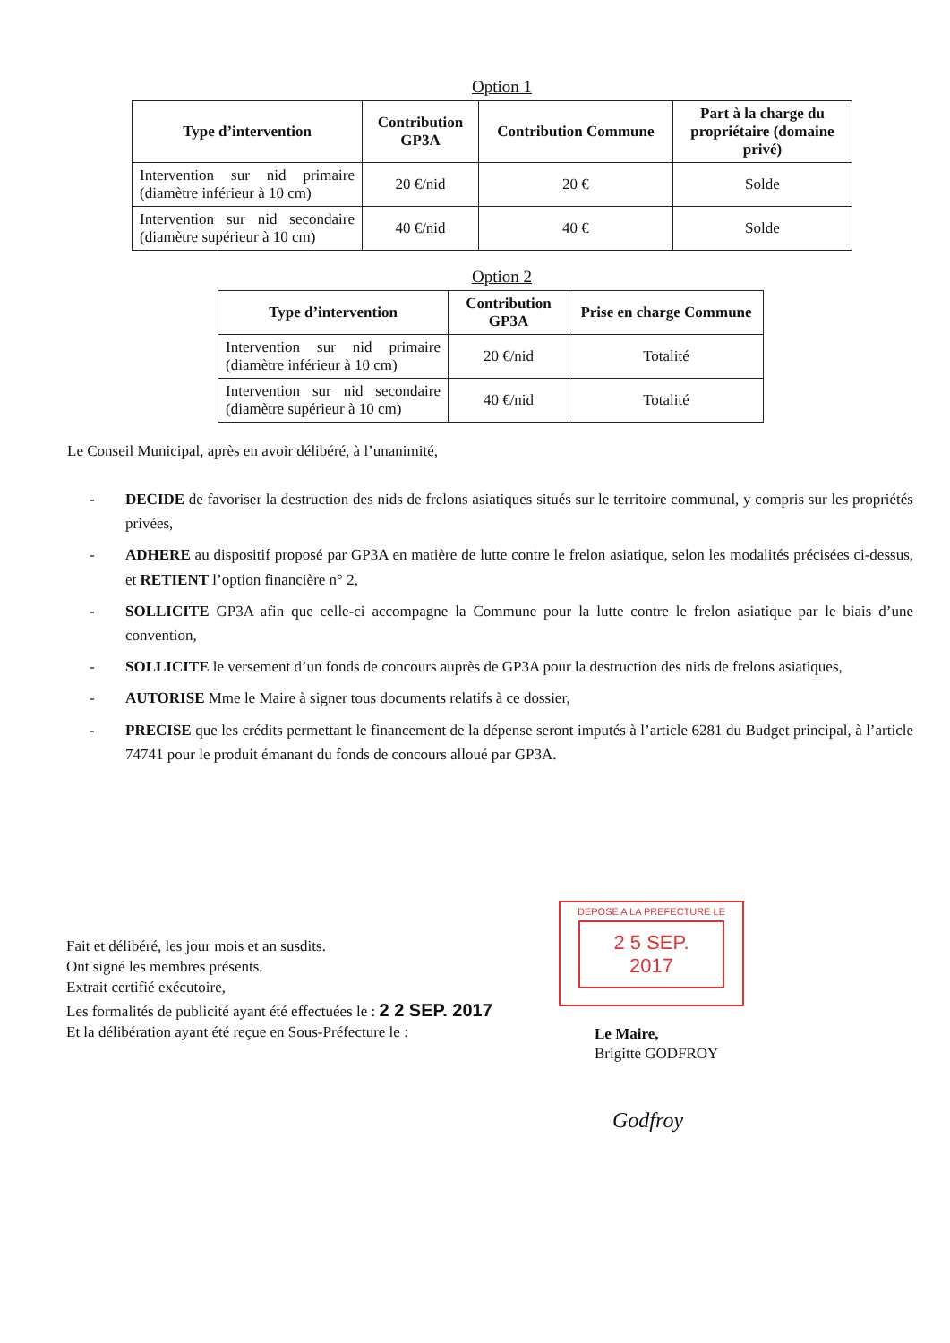Option 1
| Type d’intervention | Contribution GP3A | Contribution Commune | Part à la charge du propriétaire (domaine privé) |
| --- | --- | --- | --- |
| Intervention sur nid primaire (diamètre inférieur à 10 cm) | 20 €/nid | 20 € | Solde |
| Intervention sur nid secondaire (diamètre supérieur à 10 cm) | 40 €/nid | 40 € | Solde |
Option 2
| Type d’intervention | Contribution GP3A | Prise en charge Commune |
| --- | --- | --- |
| Intervention sur nid primaire (diamètre inférieur à 10 cm) | 20 €/nid | Totalité |
| Intervention sur nid secondaire (diamètre supérieur à 10 cm) | 40 €/nid | Totalité |
Le Conseil Municipal, après en avoir délibéré, à l’unanimité,
- DECIDE de favoriser la destruction des nids de frelons asiatiques situés sur le territoire communal, y compris sur les propriétés privées,
- ADHERE au dispositif proposé par GP3A en matière de lutte contre le frelon asiatique, selon les modalités précisées ci-dessus, et RETIENT l’option financière n° 2,
- SOLLICITE GP3A afin que celle-ci accompagne la Commune pour la lutte contre le frelon asiatique par le biais d’une convention,
- SOLLICITE le versement d’un fonds de concours auprès de GP3A pour la destruction des nids de frelons asiatiques,
- AUTORISE Mme le Maire à signer tous documents relatifs à ce dossier,
- PRECISE que les crédits permettant le financement de la dépense seront imputés à l’article 6281 du Budget principal, à l’article 74741 pour le produit émanant du fonds de concours alloué par GP3A.
Fait et délibéré, les jour mois et an susdits.
Ont signé les membres présents.
Extrait certifié exécutoire,
Les formalités de publicité ayant été effectuées le : 2 2 SEP. 2017
Et la délibération ayant été reçue en Sous-Préfecture le :
DEPOSE A LA PREFECTURE LE
2 5 SEP. 2017
Le Maire,
Brigitte GODFROY
Godfroy